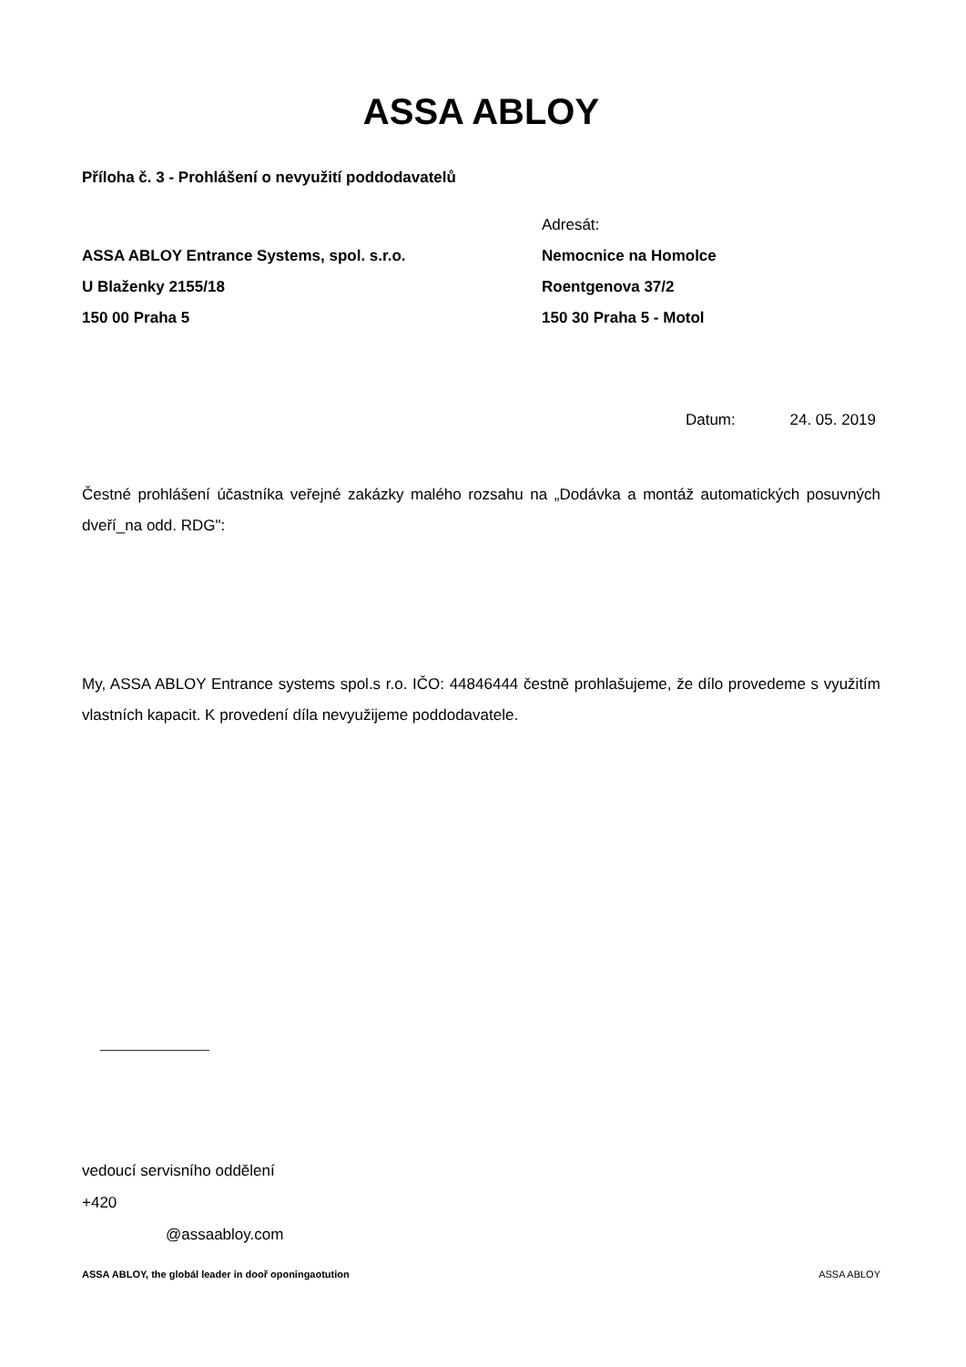ASSA ABLOY
Příloha č. 3 - Prohlášení o nevyužití poddodavatelů
ASSA ABLOY Entrance Systems, spol. s.r.o.
U Blaženky 2155/18
150 00 Praha 5
Adresát:
Nemocnice na Homolce
Roentgenova 37/2
150 30 Praha 5 - Motol
Datum: 24. 05. 2019
Čestné prohlášení účastníka veřejné zakázky malého rozsahu na „Dodávka a montáž automatických posuvných dveří_na odd. RDG":
My, ASSA ABLOY Entrance systems spol.s r.o. IČO: 44846444 čestně prohlašujeme, že dílo provedeme s využitím vlastních kapacit. K provedení díla nevyužijeme poddodavatele.
vedoucí servisního oddělení
+420
@assaabloy.com
ASSA ABLOY, the globál leader in dooř oponingaotution ASSA ABLOY